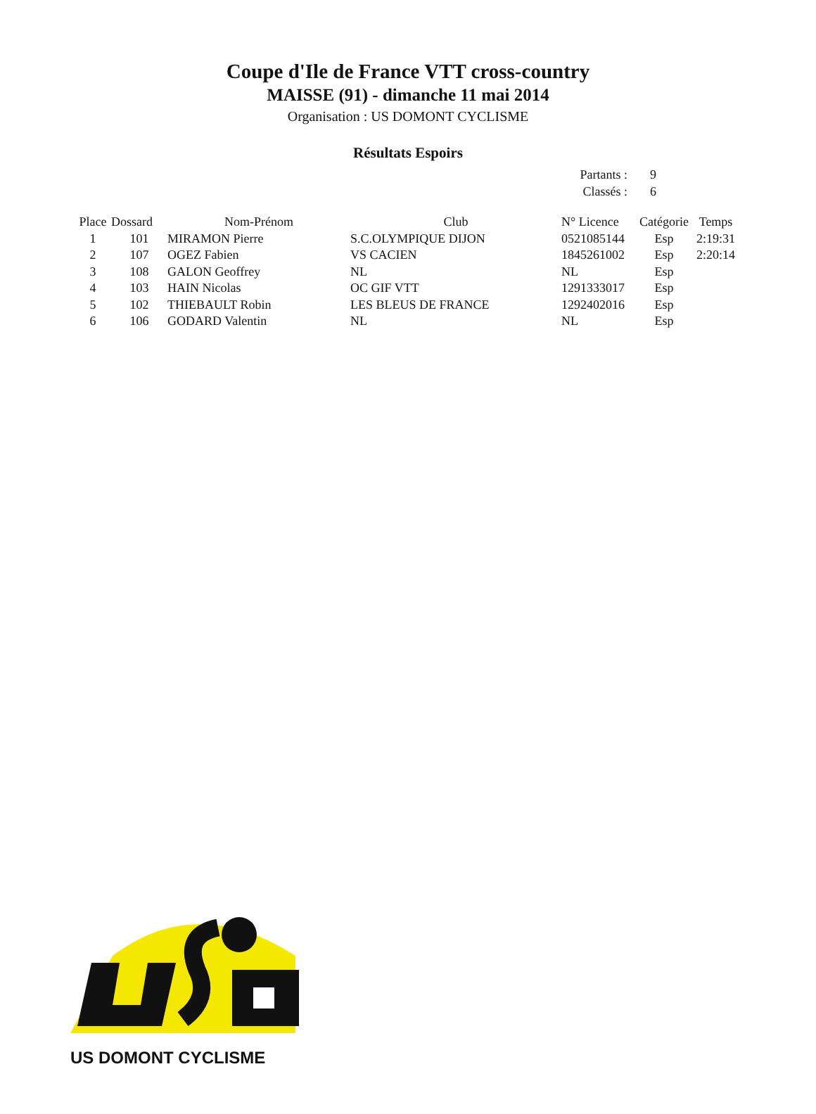Coupe d'Ile de France VTT cross-country
MAISSE (91) - dimanche 11 mai 2014
Organisation : US DOMONT CYCLISME
Résultats Espoirs
Partants : 9
Classés : 6
| Place | Dossard | Nom-Prénom | Club | N° Licence | Catégorie | Temps |
| --- | --- | --- | --- | --- | --- | --- |
| 1 | 101 | MIRAMON Pierre | S.C.OLYMPIQUE DIJON | 0521085144 | Esp | 2:19:31 |
| 2 | 107 | OGEZ Fabien | VS CACIEN | 1845261002 | Esp | 2:20:14 |
| 3 | 108 | GALON Geoffrey | NL | NL | Esp | |
| 4 | 103 | HAIN Nicolas | OC GIF VTT | 1291333017 | Esp | |
| 5 | 102 | THIEBAULT Robin | LES BLEUS DE FRANCE | 1292402016 | Esp | |
| 6 | 106 | GODARD Valentin | NL | NL | Esp | |
US DOMONT CYCLISME